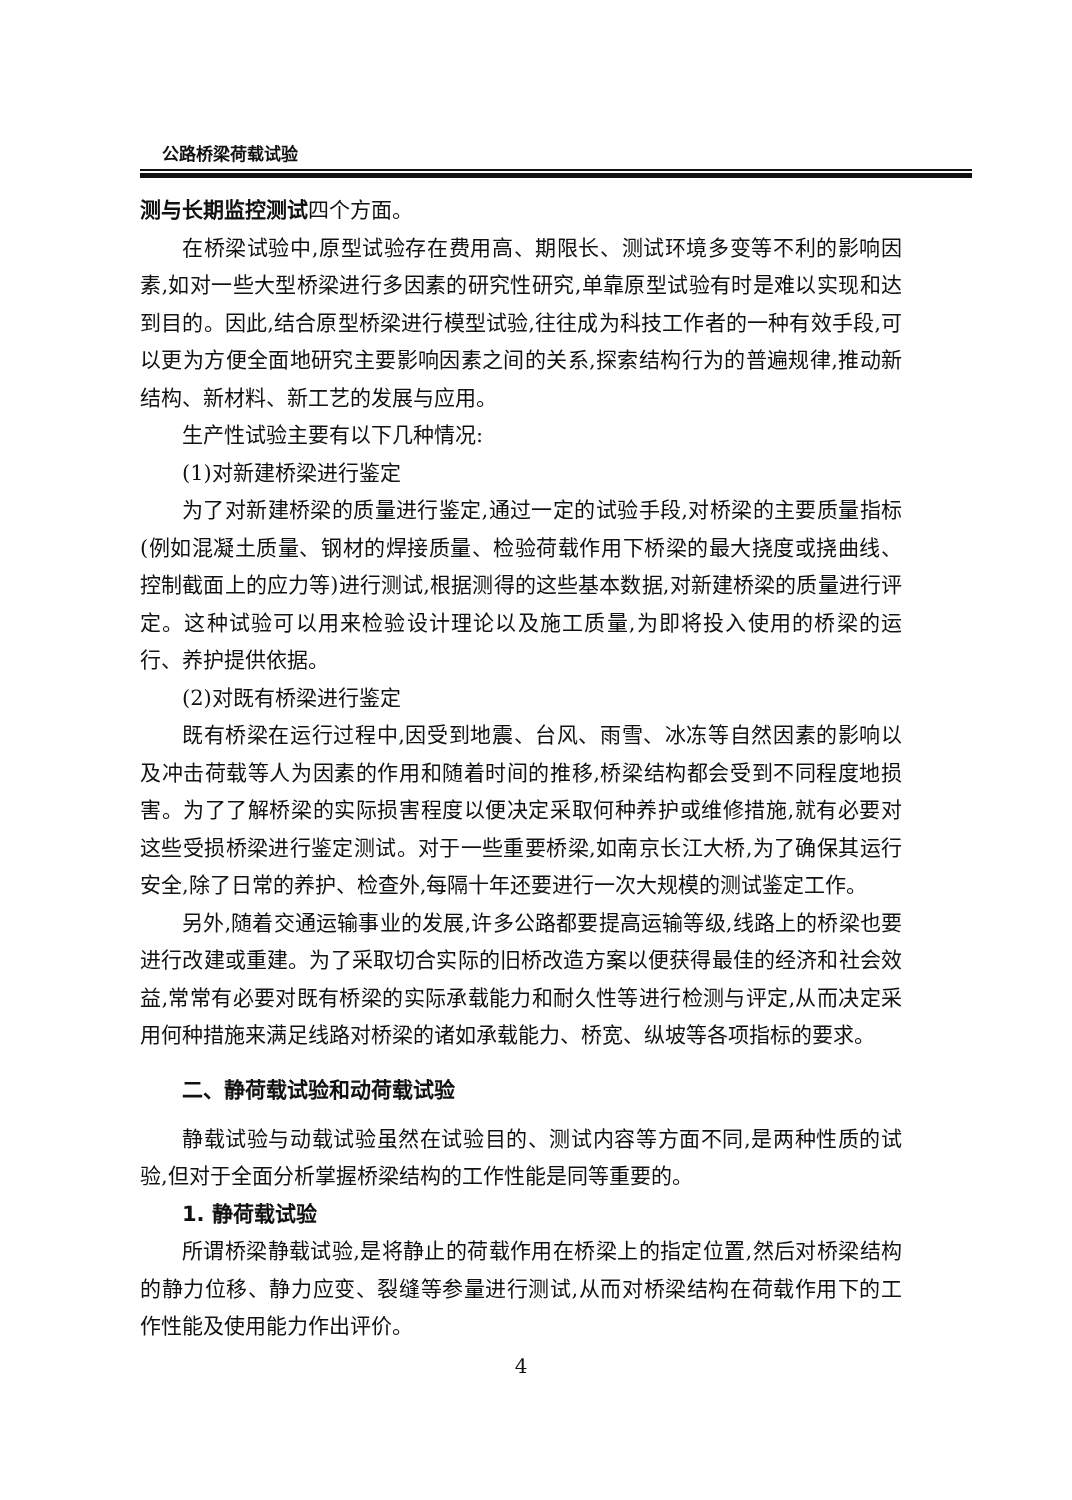公路桥梁荷载试验
测与长期监控测试四个方面。
在桥梁试验中,原型试验存在费用高、期限长、测试环境多变等不利的影响因素,如对一些大型桥梁进行多因素的研究性研究,单靠原型试验有时是难以实现和达到目的。因此,结合原型桥梁进行模型试验,往往成为科技工作者的一种有效手段,可以更为方便全面地研究主要影响因素之间的关系,探索结构行为的普遍规律,推动新结构、新材料、新工艺的发展与应用。
生产性试验主要有以下几种情况:
(1)对新建桥梁进行鉴定
为了对新建桥梁的质量进行鉴定,通过一定的试验手段,对桥梁的主要质量指标(例如混凝土质量、钢材的焊接质量、检验荷载作用下桥梁的最大挠度或挠曲线、控制截面上的应力等)进行测试,根据测得的这些基本数据,对新建桥梁的质量进行评定。这种试验可以用来检验设计理论以及施工质量,为即将投入使用的桥梁的运行、养护提供依据。
(2)对既有桥梁进行鉴定
既有桥梁在运行过程中,因受到地震、台风、雨雪、冰冻等自然因素的影响以及冲击荷载等人为因素的作用和随着时间的推移,桥梁结构都会受到不同程度地损害。为了了解桥梁的实际损害程度以便决定采取何种养护或维修措施,就有必要对这些受损桥梁进行鉴定测试。对于一些重要桥梁,如南京长江大桥,为了确保其运行安全,除了日常的养护、检查外,每隔十年还要进行一次大规模的测试鉴定工作。
另外,随着交通运输事业的发展,许多公路都要提高运输等级,线路上的桥梁也要进行改建或重建。为了采取切合实际的旧桥改造方案以便获得最佳的经济和社会效益,常常有必要对既有桥梁的实际承载能力和耐久性等进行检测与评定,从而决定采用何种措施来满足线路对桥梁的诸如承载能力、桥宽、纵坡等各项指标的要求。
二、静荷载试验和动荷载试验
静载试验与动载试验虽然在试验目的、测试内容等方面不同,是两种性质的试验,但对于全面分析掌握桥梁结构的工作性能是同等重要的。
1. 静荷载试验
所谓桥梁静载试验,是将静止的荷载作用在桥梁上的指定位置,然后对桥梁结构的静力位移、静力应变、裂缝等参量进行测试,从而对桥梁结构在荷载作用下的工作性能及使用能力作出评价。
4